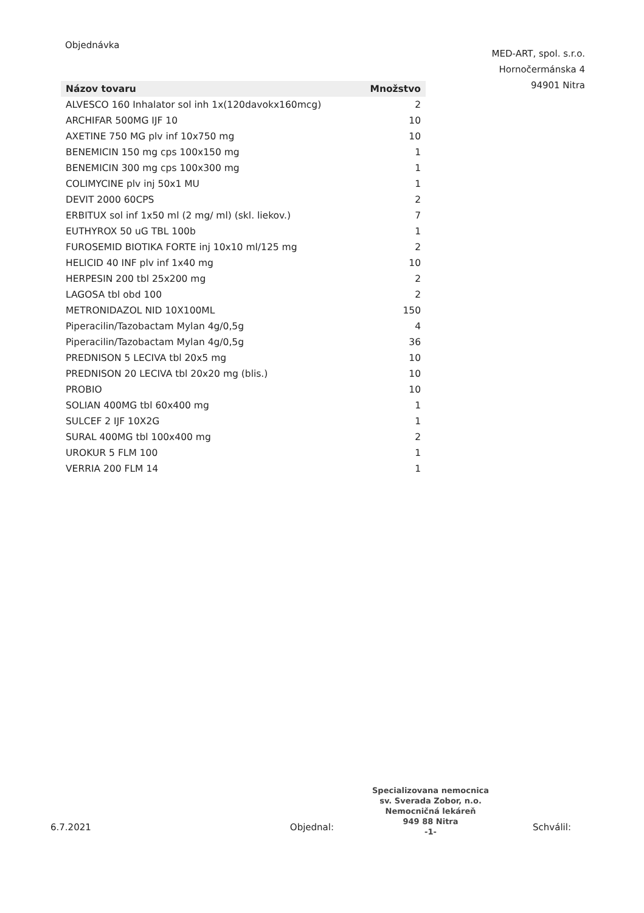Objednávka
MED-ART, spol. s.r.o.
Hornočermánska 4
94901 Nitra
| Názov tovaru | Množstvo |
| --- | --- |
| ALVESCO 160 Inhalator sol inh 1x(120davokx160mcg) | 2 |
| ARCHIFAR 500MG IJF 10 | 10 |
| AXETINE 750 MG plv inf 10x750 mg | 10 |
| BENEMICIN 150 mg cps 100x150 mg | 1 |
| BENEMICIN 300 mg cps 100x300 mg | 1 |
| COLIMYCINE plv inj 50x1 MU | 1 |
| DEVIT 2000 60CPS | 2 |
| ERBITUX sol inf 1x50 ml (2 mg/ ml) (skl. liekov.) | 7 |
| EUTHYROX 50 uG TBL 100b | 1 |
| FUROSEMID BIOTIKA FORTE inj 10x10 ml/125 mg | 2 |
| HELICID 40 INF plv inf 1x40 mg | 10 |
| HERPESIN 200 tbl 25x200 mg | 2 |
| LAGOSA tbl obd 100 | 2 |
| METRONIDAZOL NID 10X100ML | 150 |
| Piperacilin/Tazobactam Mylan 4g/0,5g | 4 |
| Piperacilin/Tazobactam Mylan 4g/0,5g | 36 |
| PREDNISON 5 LECIVA tbl 20x5 mg | 10 |
| PREDNISON 20 LECIVA tbl 20x20 mg (blis.) | 10 |
| PROBIO | 10 |
| SOLIAN 400MG tbl 60x400 mg | 1 |
| SULCEF 2 IJF 10X2G | 1 |
| SURAL 400MG tbl 100x400 mg | 2 |
| UROKUR 5 FLM 100 | 1 |
| VERRIA 200 FLM 14 | 1 |
Specializovana nemocnica
sv. Sverada Zobor, n.o.
Nemocničná lekáreň
949 88 Nitra
-1-
6.7.2021 Objednal: Schválil: